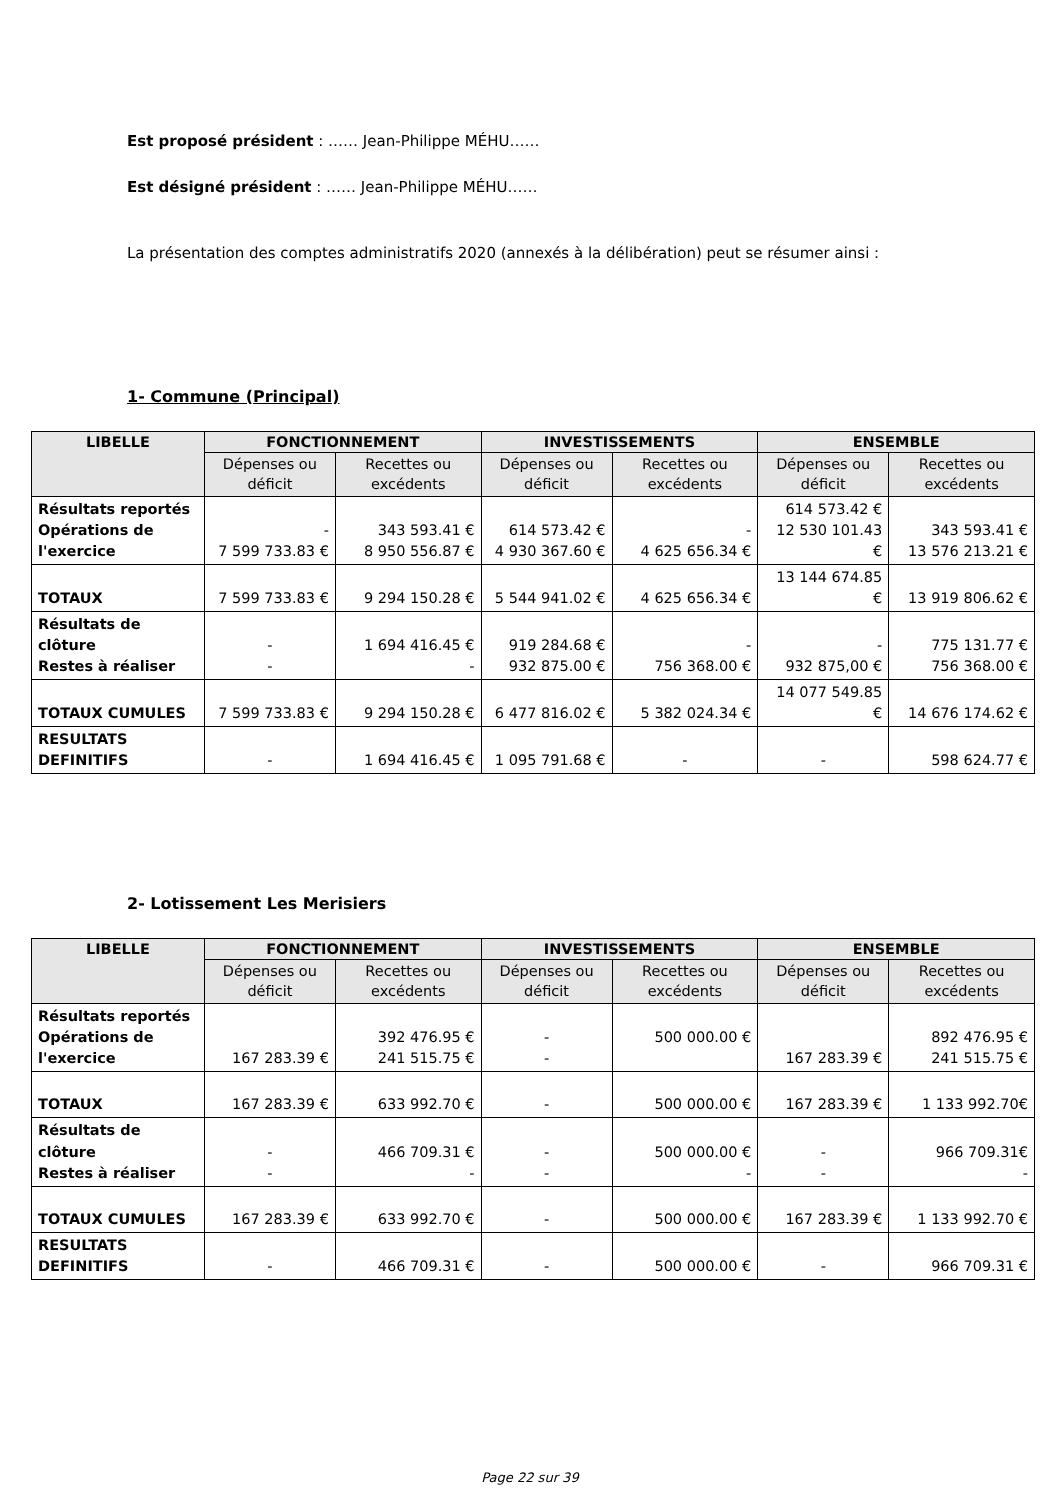Est proposé président : …… Jean-Philippe MÉHU……
Est désigné président : …… Jean-Philippe MÉHU……
La présentation des comptes administratifs 2020 (annexés à la délibération) peut se résumer ainsi :
1- Commune (Principal)
| LIBELLE | FONCTIONNEMENT | | INVESTISSEMENTS | | ENSEMBLE | |
| --- | --- | --- | --- | --- | --- | --- |
| | Dépenses ou déficit | Recettes ou excédents | Dépenses ou déficit | Recettes ou excédents | Dépenses ou déficit | Recettes ou excédents |
| Résultats reportés Opérations de l'exercice | - 7 599 733.83 € | 343 593.41 € 8 950 556.87 € | 614 573.42 € 4 930 367.60 € | - 4 625 656.34 € | 614 573.42 € 12 530 101.43 € | 343 593.41 € 13 576 213.21 € |
| TOTAUX | 7 599 733.83 € | 9 294 150.28 € | 5 544 941.02 € | 4 625 656.34 € | 13 144 674.85 € | 13 919 806.62 € |
| Résultats de clôture Restes à réaliser | - - | 1 694 416.45 € - | 919 284.68 € 932 875.00 € | - 756 368.00 € | - 932 875,00 € | 775 131.77 € 756 368.00 € |
| TOTAUX CUMULES | 7 599 733.83 € | 9 294 150.28 € | 6 477 816.02 € | 5 382 024.34 € | 14 077 549.85 € | 14 676 174.62 € |
| RESULTATS DEFINITIFS | - | 1 694 416.45 € | 1 095 791.68 € | - | - | 598 624.77 € |
2- Lotissement Les Merisiers
| LIBELLE | FONCTIONNEMENT | | INVESTISSEMENTS | | ENSEMBLE | |
| --- | --- | --- | --- | --- | --- | --- |
| | Dépenses ou déficit | Recettes ou excédents | Dépenses ou déficit | Recettes ou excédents | Dépenses ou déficit | Recettes ou excédents |
| Résultats reportés Opérations de l'exercice | 167 283.39 € | 392 476.95 € 241 515.75 € | - - | 500 000.00 € | 167 283.39 € | 892 476.95 € 241 515.75 € |
| TOTAUX | 167 283.39 € | 633 992.70 € | - | 500 000.00 € | 167 283.39 € | 1 133 992.70€ |
| Résultats de clôture Restes à réaliser | - - | 466 709.31 € - | - - | 500 000.00 € - | - - | 966 709.31€ - |
| TOTAUX CUMULES | 167 283.39 € | 633 992.70 € | - | 500 000.00 € | 167 283.39 € | 1 133 992.70 € |
| RESULTATS DEFINITIFS | - | 466 709.31 € | - | 500 000.00 € | - | 966 709.31 € |
Page 22 sur 39